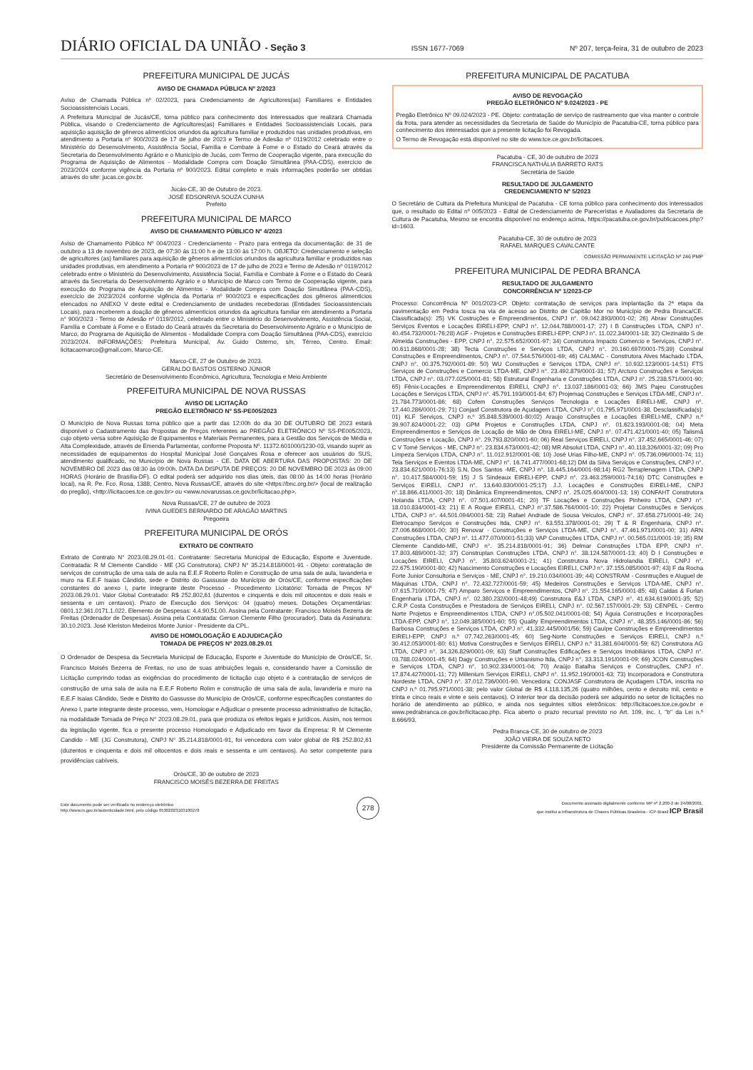DIÁRIO OFICIAL DA UNIÃO - Seção 3
ISSN 1677-7069 Nº 207, terça-feira, 31 de outubro de 2023
PREFEITURA MUNICIPAL DE JUCÁS
AVISO DE CHAMADA PÚBLICA Nº 2/2023
Aviso de Chamada Pública nº 02/2023, para Credenciamento de Agricultores(as) Familiares e Entidades Socioassistenciais Locais.
A Prefeitura Municipal de Jucás/CE, torna público para conhecimento dos interessados que realizará Chamada Pública, visando o Credenciamento de Agricultores(as) Familiares e Entidades Socioassistenciais Locais, para aquisição aquisição de gêneros alimentícios oriundos da agricultura familiar e produzidos nas unidades produtivas, em atendimento a Portaria nº 900/2023 de 17 de julho de 2023 e Termo de Adesão nº 0119/2012 celebrado entre o Ministério do Desenvolvimento, Assistência Social, Família e Combate à Fome e o Estado do Ceará através da Secretaria do Desenvolvimento Agrário e o Município de Jucás, com Termo de Cooperação vigente, para execução do Programa de Aquisição de Alimentos - Modalidade Compra com Doação Simultânea (PAA-CDS), exercício de 2023/2024 conforme vigência da Portaria nº 900/2023. Edital completo e mais informações poderão ser obtidas através do site: jucas.ce.gov.br.
Jucás-CE, 30 de Outubro de 2023.
JOSÉ EDSONRIVA SOUZA CUNHA
Prefeito
PREFEITURA MUNICIPAL DE MARCO
AVISO DE CHAMAMENTO PÚBLICO Nº 4/2023
Aviso de Chamamento Público Nº 004/2023 - Credenciamento - Prazo para entrega da documentação: de 31 de outubro a 13 de novembro de 2023, de 07:30 às 11:00 h e de 13:00 às 17:00 h. OBJETO: Credenciamento e seleção de agricultores (as) familiares para aquisição de gêneros alimentícios oriundos da agricultura familiar e produzidos nas unidades produtivas, em atendimento a Portaria nº 900/2023 de 17 de julho de 2023 e Termo de Adesão nº 0119/2012 celebrado entre o Ministério do Desenvolvimento, Assistência Social, Família e Combate à Fome e o Estado do Ceará através da Secretaria do Desenvolvimento Agrário e o Município de Marco com Termo de Cooperação vigente, para execução do Programa de Aquisição de Alimentos - Modalidade Compra com Doação Simultânea (PAA-CDS), exercício de 2023/2024 conforme vigência da Portaria nº 900/2023 e especificações dos gêneros alimentícios elencados no ANEXO V deste edital e Credenciamento de unidades recebedoras (Entidades Socioassistenciais Locais), para receberem a doação de gêneros alimentícios oriundos da agricultura familiar em atendimento a Portaria n° 900/2023 - Termo de Adesão nº 0119/2012, celebrado entre o Ministério do Desenvolvimento, Assistência Social, Família e Combate à Fome e o Estado do Ceará através da Secretaria do Desenvolvimento Agrário e o Município de Marco, do Programa de Aquisição de Alimentos - Modalidade Compra com Doação Simultânea (PAA-CDS), exercício 2023/2024. INFORMAÇÕES: Prefeitura Municipal, Av. Guido Osterno, s/n, Térreo, Centro. Email: licitacaomarco@gmail.com. Marco-CE.
Marco-CE, 27 de Outubro de 2023.
GERALDO BASTOS OSTERNO JÚNIOR
Secretário de Desenvolvimento Econômico, Agricultura, Tecnologia e Meio Ambiente
PREFEITURA MUNICIPAL DE NOVA RUSSAS
AVISO DE LICITAÇÃO
PREGÃO ELETRÔNICO Nº SS-PE005/2023
O Município de Nova Russas torna público que a partir das 12:00h do dia 30 DE OUTUBRO DE 2023 estará disponível o Cadastramento das Propostas de Preços referentes ao PREGÃO ELETRÔNICO Nº SS-PE005/2023, cujo objeto versa sobre Aquisição de Equipamentos e Materiais Permanentes, para a Gestão dos Serviços de Média e Alta Complexidade, através de Emenda Parlamentar, conforme Proposta Nº. 11372.601000/1230-03, visando suprir as necessidades de equipamentos do Hospital Municipal José Gonçalves Rosa e oferecer aos usuários do SUS, atendimento qualificado, no Município de Nova Russas - CE. DATA DE ABERTURA DAS PROPOSTAS: 20 DE NOVEMBRO DE 2023 das 08:30 às 09:00h. DATA DA DISPUTA DE PREÇOS: 20 DE NOVEMBRO DE 2023 às 09:00 HORAS (Horário de Brasília-DF). O edital poderá ser adquirido nos dias úteis, das 08:00 às 14:00 horas (Horário local), na R. Pe. Fco. Rosa, 1388, Centro, Nova Russas/CE, através do site <https://bnc.org.br/> (local de realização do pregão), <http://licitacoes.tce.ce.gov.br> ou <www.novarussas.ce.gov.br/licitacao.php>.
Nova Russas/CE, 27 de outubro de 2023
IVINA GUEDES BERNARDO DE ARAGÃO MARTINS
Pregoeira
PREFEITURA MUNICIPAL DE ORÓS
EXTRATO DE CONTRATO
Extrato de Contrato N° 2023.08.29.01-01. Contratante: Secretaria Municipal de Educação, Esporte e Juventude. Contratada: R M Clemente Candido - ME (JG Construtora), CNPJ N° 35.214.818/0001-91 - Objeto: contratação de serviços de construção de uma sala de aula na E.E.F Roberto Rolim e Construção de uma sala de aula, lavanderia e muro na E.E.F Isaias Cândido, sede e Distrito do Gassusse do Município de Orós/CE, conforme especificações constantes do anexo I, parte integrante deste Processo - Procedimento Licitatório: Tomada de Preços Nº 2023.08.29.01. Valor Global Contratado: R$ 252.802,61 (duzentos e cinquenta e dois mil oitocentos e dois reais e sessenta e um centavos). Prazo de Execução dos Serviços: 04 (quatro) meses. Dotações Orçamentárias: 0801.12.361.0171.1.022. Elemento de Despesas: 4.4.90.51.00. Assina pela Contratante: Francisco Moisés Bezerra de Freitas (Ordenador de Despesas). Assina pela Contratada: Gerson Clemente Filho (procurador). Data da Assinatura: 30.10.2023. José Kleriston Medeiros Monte Junior - Presidente da CPL.
AVISO DE HOMOLOGAÇÃO E ADJUDICAÇÃO
TOMADA DE PREÇOS Nº 2023.08.29.01
O Ordenador de Despesa da Secretaria Municipal de Educação, Esporte e Juventude do Município de Orós/CE, Sr. Francisco Moisés Bezerra de Freitas, no uso de suas atribuições legais e, considerando haver a Comissão de Licitação cumprindo todas as exigências do procedimento de licitação cujo objeto é a contratação de serviços de construção de uma sala de aula na E.E.F Roberto Rolim e construção de uma sala de aula, lavanderia e muro na E.E.F Isaias Cândido, Sede e Distrito do Gassusse do Município de Orós/CE, conforme especificações constantes do Anexo I, parte integrante deste processo, vem, Homologar e Adjudicar o presente processo administrativo de licitação, na modalidade Tomada de Preço N° 2023.08.29.01, para que produza os efeitos legais e jurídicos. Assim, nos termos da legislação vigente, fica o presente processo Homologado e Adjudicado em favor da Empresa: R M Clemente Candido - ME (JG Construtora), CNPJ N° 35.214.818/0001-91, foi vencedora com valor global de R$ 252.802,61 (duzentos e cinquenta e dois mil oitocentos e dois reais e sessenta e um centavos). Ao setor competente para providências cabíveis.
Orós/CE, 30 de outubro de 2023
FRANCISCO MOISÉS BEZERRA DE FREITAS
PREFEITURA MUNICIPAL DE PACATUBA
AVISO DE REVOGAÇÃO
PREGÃO ELETRÔNICO Nº 9.024/2023 - PE
Pregão Eletrônico Nº 09.024/2023 - PE. Objeto: contratação de serviço de rastreamento que visa manter o controle da frota, para atender as necessidades da Secretaria de Saúde do Município de Pacatuba-CE, torna público para conhecimento dos interessados que a presente licitação foi Revogada.
O Termo de Revogação está disponível no site do www.tce.ce.gov.br/licitacoes.
Pacatuba - CE, 30 de outubro de 2023
FRANCISCA NATHÁLIA BARRETO RATS
Secretária de Saúde
RESULTADO DE JULGAMENTO
CREDENCIAMENTO Nº 5/2023
O Secretário de Cultura da Prefeitura Municipal de Pacatuba - CE torna público para conhecimento dos interessados que, o resultado do Edital nº 005/2023 - Edital de Credenciamento de Pareceristas e Avaliadores da Secretaria de Cultura de Pacatuba, Mesmo se encontra disponível no endereço acima, https://pacatuba.ce.gov.br/publicacoes.php?id=1603.
Pacatuba-CE, 30 de outubro de 2023
RAFAEL MARQUES CAVALCANTE
COMISSÃO PERMANENTE LICITAÇÃO Nº 246 PMP
PREFEITURA MUNICIPAL DE PEDRA BRANCA
RESULTADO DE JULGAMENTO
CONCORRÊNCIA Nº 1/2023-CP
Processo: Concorrência Nº 001/2023-CP. Objeto: contratação de serviços para implantação da 2ª etapa da pavimentação em Pedra tosca na via de acesso ao Distrito de Capitão Mor no Município de Pedra Branca/CE. Classificada(s): 25) VK Costruções e Empreendimentos, CNPJ n°. 09.042.893/0001-02; 26) Abrav Construções Serviços Eventos e Locações EIRELI-EPP, CNPJ n°. 12.044.788/0001-17; 27) I B Construções LTDA, CNPJ n°. 40.454.732/0001-76;28) AGF - Projetos e Construções EIRELI-EPP, CNPJ n°. 11.022.34/0001-18; 32) Clezinaldo S de Almeida Construções - EPP, CNPJ n°. 22.575.652/0001-97; 34) Construtora Impacto Comercio e Serviços, CNPJ n°. 00.611.868/0001-28; 38) Tecta Construções e Serviços LTDA, CNPJ n°. 20.160.697/0001-75;39) Consbral Construções e Empreendimentos, CNPJ n°. 07.544.576/0001-69; 46) CALMAC - Construtora Alves Machado LTDA, CNPJ n°. 00.375.792/0001-89; 50) WU Construções e Serviços LTDA, CNPJ n°. 10.932.123/0001-14;51) FTS Serviços de Construções e Comercio LTDA-ME, CNPJ n°. 23.492.879/0001-31; 57) Arcturo Construções e Serviços LTDA, CNPJ n°. 03.077.025/0001-81; 58) Estrutural Engenharia e Construções LTDA, CNPJ n°. 25.238.571/0001-90; 65) Fênix-Locações e Empreendimentos EIRELI, CNPJ n°. 13.037.186/0001-03; 66) JMS Pajeu Construções Locações e Serviços LTDA, CNPJ n°. 45.791.193/0001-84; 67) Projemaq Construções e Serviços LTDA-ME, CNPJ n°. 21.784.773/0001-86; 68) Cofem Construções Serviços Tecnologia e Locações EIRELI-ME, CNPJ n°. 17.440.286/0001-29; 71) Conjasf Construtora de Açudagem LTDA, CNPJ n°. 01.795.971/0001-38. Desclassificada(s): 01) KLF Serviços, CNPJ n.º 35.848.539/0001-80;02) Araujo Construções e Locações EIRELI-ME, CNPJ n.º 39.907.624/0001-22; 03) GPM Projetos e Construções LTDA, CNPJ n°. 01.623.193/0001-08; 04) Meta Empreendimentos e Serviços de Locação de Mão de Obra EIRELI-ME, CNPJ n°. 07.471.421/0001-40; 05) Talismã Construções e Locação, CNPJ n°. 29.793.820/0001-60; 06) Real Serviços EIRELI, CNPJ n°. 37.452.665/0001-46; 07) C V Tomé Serviços - ME, CNPJ n°. 23.834.673/0001-42; 08) MR Absolut LTDA, CNPJ n°. 40.118.326/0001-32; 09) Pro Limpeza Serviços LTDA, CNPJ n°. 11.012.912/0001-08; 10) José Urias Filho-ME, CNPJ n°. 05.736.096/0001-74; 11) Tela Serviços e Eventos LTDA-ME, CNPJ n°. 16.741.477/0001-68;12) DM da Silva Serviços e Construções, CNPJ n°. 23.834.621/0001-76;13) S.N. Dos Santos -ME, CNPJ n°. 18.445.164/0001-98;14) RG2 Terraplenagem LTDA, CNPJ n°. 10.417.584/0001-59; 15) J S Sindeaux EIRELI-EPP, CNPJ n°. 23.463.259/0001-74;16) DTC Construções e Serviços EIRELI, CNPJ n°. 13.640.830/0001-25;17) J.J. Locações e Construções EIRELI-ME, CNPJ n°.18.866.411/0001-20; 18) Dinâmica Empreendimentos, CNPJ n°. 25.025.604/0001-13; 19) CONFAHT Construtora Holanda LTDA, CNPJ n°. 07.501.407/0001-41; 20) TF Locações e Construções Pinheiro LTDA, CNPJ n°. 18.010.834/0001-43; 21) E A Roque EIRELI, CNPJ n°.37.586.764/0001-10; 22) Projetar Construções e Serviços LTDA, CNPJ n°. 44.501.094/0001-58; 23) Rafael Andrade de Sousa Veiculos, CNPJ n°. 37.658.271/0001-49; 24) Eletrocampo Serviços e Construções ltda, CNPJ n°. 63.551.378/0001-01; 29) T & R Engenharia, CNPJ n°. 27.006.668/0001-00; 30) Renovar - Construções e Serviços LTDA-ME, CNPJ n°. 47.461.971/0001-00; 31) ARN Construções LTDA, CNPJ n°. 11.477.070/0001-51;33) VAP Construções LTDA, CNPJ n°. 00.565.011/0001-19; 35) RM Clemente Candido-ME, CNPJ n°. 35.214.818/0001-91; 36) Delmar Construções LTDA EPP, CNPJ n°. 17.803.489/0001-32; 37) Construplan Construções LTDA, CNPJ n°. 38.124.587/0001-13; 40) D I Construções e Locações EIRELI, CNPJ n°. 35.803.624/0001-21; 41) Construtora Nova Hidrolandia EIRELI, CNPJ n°. 22.675.190/0001-80; 42) Nascimento Construções e Locações EIRELI, CNPJ n°. 37.155.085/0001-97; 43) F da Rocha Forte Junior Consultoria e Serviços - ME, CNPJ n°. 19.210.034/0001-39; 44) CONSTRAM - Cosntruções e Aluguel de Máquinas LTDA, CNPJ n°. 72.432.727/0001-59; 45) Medeiros Construções e Serviços LTDA-ME, CNPJ n°. 07.615.710/0001-75; 47) Amparo Serviços e Empreendimentos, CNPJ n°. 21.554.165/0001-85; 48) Caldas & Furlan Engenharia LTDA, CNPJ n°. 02.380.232/0001-48;49) Construtora E&J LTDA, CNPJ n°. 41.634.619/0001-35; 52) C.R.P Costa Construções e Prestadora de Serviços EIRELI, CNPJ n°. 02.567.157/0001-29; 53) CENPEL - Centro Norte Projetos e Empreendimentos LTDA, CNPJ n°.05.502.041/0001-08; 54) Águia Construções e Incorporações LTDA-EPP, CNPJ n°. 12.049.385/0001-60; 55) Quality Empreendimentos LTDA, CNPJ n°. 48.355.146/0001-86; 56) Barbosa Construções e Serviços LTDA, CNPJ n°. 41.332.445/0001/56; 59) Cauípe Construções e Empreendimentos EIRELI-EPP, CNPJ n.º 07.742.263/0001-45; 60) Seg-Norte Construções e Serviços EIRELI, CNPJ n.º 30.412.053/0001-80; 61) Motiva Construções e Serviços EIRELI, CNPJ n.º 31.381.604/0001-59; 62) Construtora AG LTDA, CNPJ n°. 34.326.829/0001-09; 63) Staff Construções Edificações e Serviços Imobiliários LTDA, CNPJ n°. 03.788.024/0001-45; 64) Dagy Construções e Urbanismo ltda, CNPJ n°. 33.313.191/0001-09; 69) JCON Construções e Serviços LTDA, CNPJ n°. 10.902.334/0001-04; 70) Araújo Batalha Serviços e Construções, CNPJ n°. 17.874.427/0001-11; 72) Millenium Serviços EIRELI, CNPJ n°. 11.952.190/0001-63; 73) Incorporadora e Construtora Nordeste LTDA, CNPJ n°. 37.012.736/0001-90. Vencedora: CONJASF Construtora de Açudagem LTDA, inscrita no CNPJ n.º 01.795.971/0001-38; pelo valor Global de R$ 4.118.135,26 (quatro milhões, cento e dezoito mil, cento e trinta e cinco reais e vinte e seis centavos). O interior teor da decisão poderá ser adquirido no setor de licitações no horário de atendimento ao público, e ainda nos seguintes sítios eletrônicos: http://licitacoes.tce.ce.gov.br e www.pedrabranca.ce.gov.br/licitacao.php. Fica aberto o prazo recursal previsto no Art. 109, inc. I, "b" da Lei n.º 8.666/93.
Pedra Branca-CE, 30 de outubro de 2023
JOÃO VIEIRA DE SOUZA NETO
Presidente da Comissão Permanente de Licitação
Este documento pode ser verificado no endereço eletrônico
http://www.in.gov.br/autenticidade.html, pelo código 05302023103100278
278
Documento assinado digitalmente conforme MP nº 2.200-2 de 24/08/2001,
que institui a Infraestrutura de Chaves Públicas Brasileira - ICP-Brasil ICP Brasil